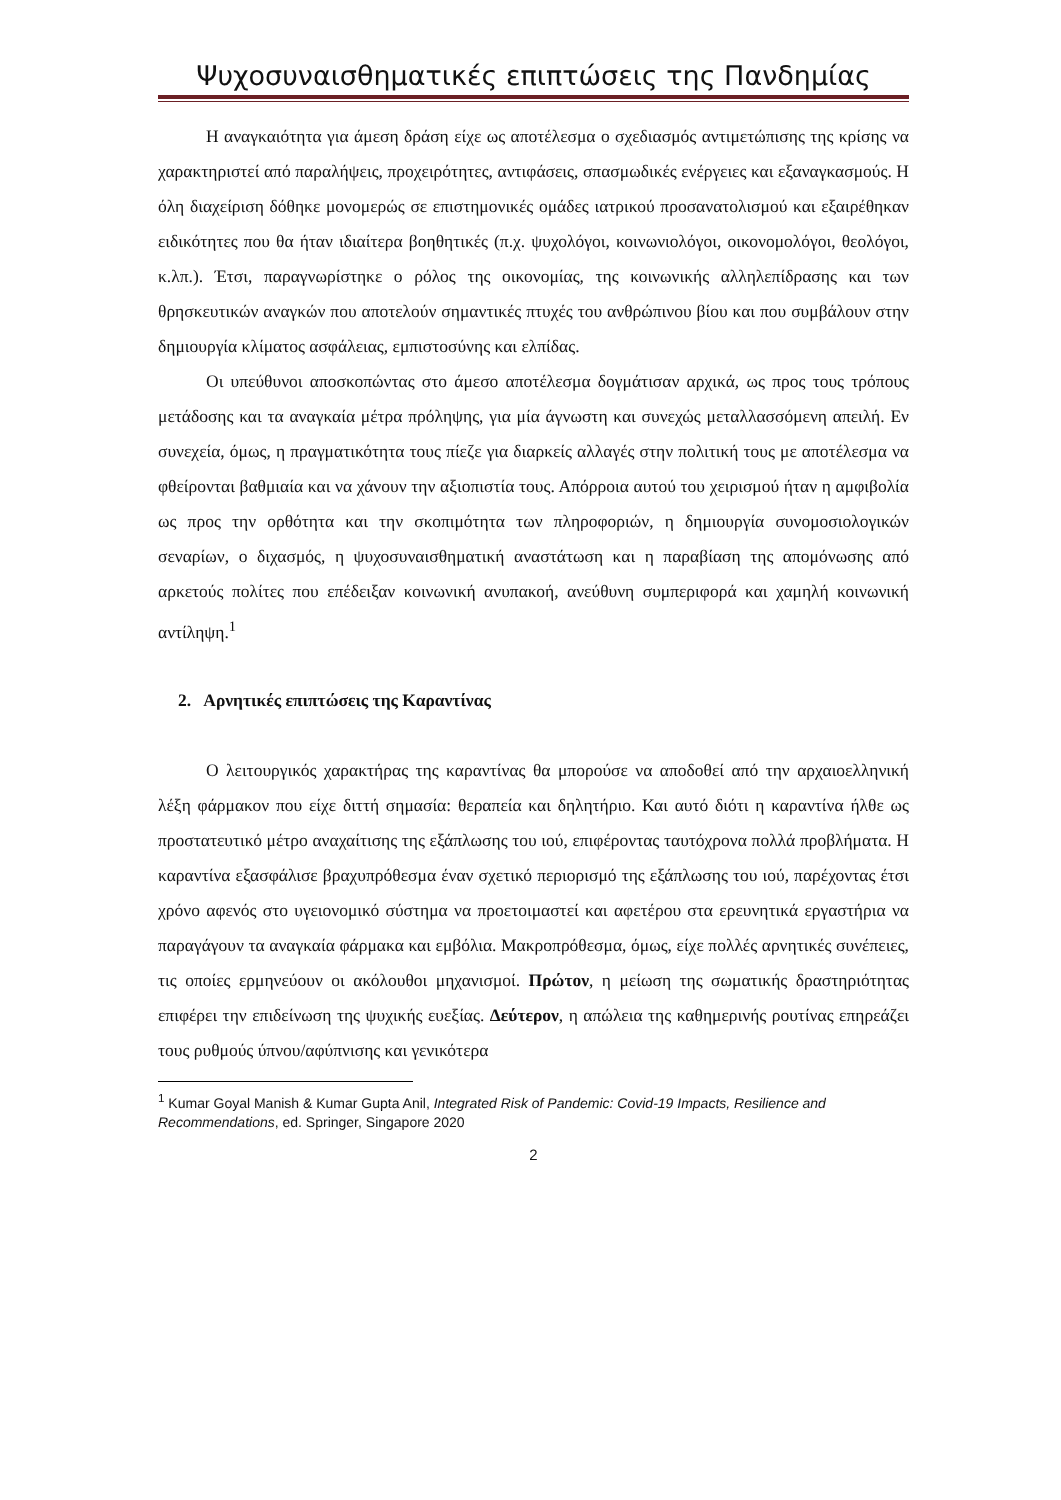Ψυχοσυναισθηματικές επιπτώσεις της Πανδημίας
Η αναγκαιότητα για άμεση δράση είχε ως αποτέλεσμα ο σχεδιασμός αντιμετώπισης της κρίσης να χαρακτηριστεί από παραλήψεις, προχειρότητες, αντιφάσεις, σπασμωδικές ενέργειες και εξαναγκασμούς. Η όλη διαχείριση δόθηκε μονομερώς σε επιστημονικές ομάδες ιατρικού προσανατολισμού και εξαιρέθηκαν ειδικότητες που θα ήταν ιδιαίτερα βοηθητικές (π.χ. ψυχολόγοι, κοινωνιολόγοι, οικονομολόγοι, θεολόγοι, κ.λπ.). Έτσι, παραγνωρίστηκε ο ρόλος της οικονομίας, της κοινωνικής αλληλεπίδρασης και των θρησκευτικών αναγκών που αποτελούν σημαντικές πτυχές του ανθρώπινου βίου και που συμβάλουν στην δημιουργία κλίματος ασφάλειας, εμπιστοσύνης και ελπίδας.
Οι υπεύθυνοι αποσκοπώντας στο άμεσο αποτέλεσμα δογμάτισαν αρχικά, ως προς τους τρόπους μετάδοσης και τα αναγκαία μέτρα πρόληψης, για μία άγνωστη και συνεχώς μεταλλασσόμενη απειλή. Εν συνεχεία, όμως, η πραγματικότητα τους πίεζε για διαρκείς αλλαγές στην πολιτική τους με αποτέλεσμα να φθείρονται βαθμιαία και να χάνουν την αξιοπιστία τους. Απόρροια αυτού του χειρισμού ήταν η αμφιβολία ως προς την ορθότητα και την σκοπιμότητα των πληροφοριών, η δημιουργία συνομοσιολογικών σεναρίων, ο διχασμός, η ψυχοσυναισθηματική αναστάτωση και η παραβίαση της απομόνωσης από αρκετούς πολίτες που επέδειξαν κοινωνική ανυπακοή, ανεύθυνη συμπεριφορά και χαμηλή κοινωνική αντίληψη.<sup>1</sup>
2. Αρνητικές επιπτώσεις της Καραντίνας
Ο λειτουργικός χαρακτήρας της καραντίνας θα μπορούσε να αποδοθεί από την αρχαιοελληνική λέξη φάρμακον που είχε διττή σημασία: θεραπεία και δηλητήριο. Και αυτό διότι η καραντίνα ήλθε ως προστατευτικό μέτρο αναχαίτισης της εξάπλωσης του ιού, επιφέροντας ταυτόχρονα πολλά προβλήματα. Η καραντίνα εξασφάλισε βραχυπρόθεσμα έναν σχετικό περιορισμό της εξάπλωσης του ιού, παρέχοντας έτσι χρόνο αφενός στο υγειονομικό σύστημα να προετοιμαστεί και αφετέρου στα ερευνητικά εργαστήρια να παραγάγουν τα αναγκαία φάρμακα και εμβόλια. Μακροπρόθεσμα, όμως, είχε πολλές αρνητικές συνέπειες, τις οποίες ερμηνεύουν οι ακόλουθοι μηχανισμοί. Πρώτον, η μείωση της σωματικής δραστηριότητας επιφέρει την επιδείνωση της ψυχικής ευεξίας. Δεύτερον, η απώλεια της καθημερινής ρουτίνας επηρεάζει τους ρυθμούς ύπνου/αφύπνισης και γενικότερα
<sup>1</sup> Kumar Goyal Manish & Kumar Gupta Anil, Integrated Risk of Pandemic: Covid-19 Impacts, Resilience and Recommendations, ed. Springer, Singapore 2020
2